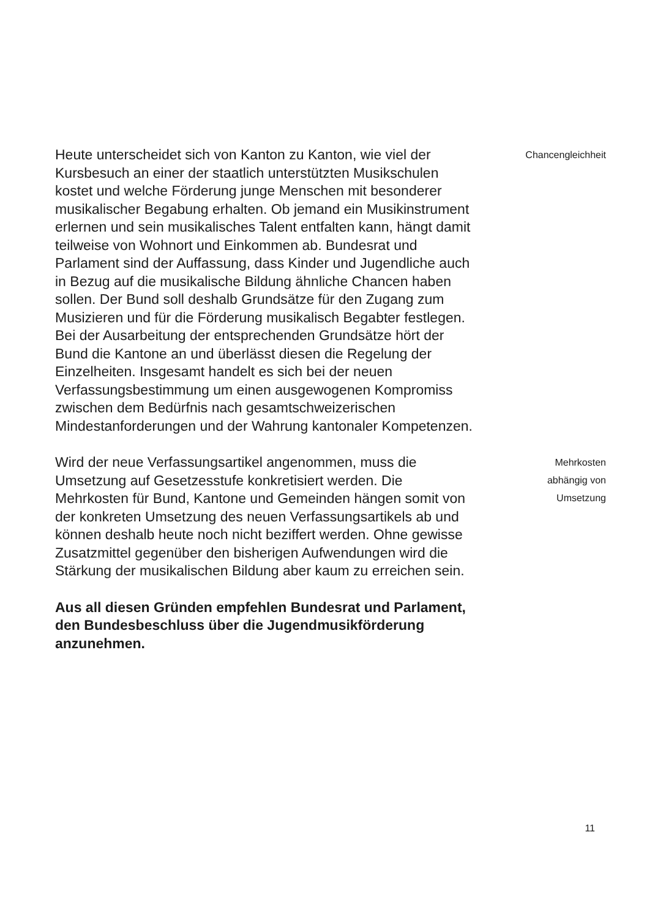Heute unterscheidet sich von Kanton zu Kanton, wie viel der Kursbesuch an einer der staatlich unterstützten Musikschulen kostet und welche Förderung junge Menschen mit besonderer musikalischer Begabung erhalten. Ob jemand ein Musikinstrument erlernen und sein musikalisches Talent entfalten kann, hängt damit teilweise von Wohnort und Einkommen ab. Bundesrat und Parlament sind der Auffassung, dass Kinder und Jugendliche auch in Bezug auf die musikalische Bildung ähnliche Chancen haben sollen. Der Bund soll deshalb Grundsätze für den Zugang zum Musizieren und für die Förderung musikalisch Begabter festlegen. Bei der Ausarbeitung der entsprechenden Grundsätze hört der Bund die Kantone an und überlässt diesen die Regelung der Einzelheiten. Insgesamt handelt es sich bei der neuen Verfassungsbestimmung um einen ausgewogenen Kompromiss zwischen dem Bedürfnis nach gesamtschweizerischen Mindestanforderungen und der Wahrung kantonaler Kompetenzen.
Chancengleichheit
Wird der neue Verfassungsartikel angenommen, muss die Umsetzung auf Gesetzesstufe konkretisiert werden. Die Mehrkosten für Bund, Kantone und Gemeinden hängen somit von der konkreten Umsetzung des neuen Verfassungsartikels ab und können deshalb heute noch nicht beziffert werden. Ohne gewisse Zusatzmittel gegenüber den bisherigen Aufwendungen wird die Stärkung der musikalischen Bildung aber kaum zu erreichen sein.
Mehrkosten
abhängig von
Umsetzung
Aus all diesen Gründen empfehlen Bundesrat und Parlament, den Bundesbeschluss über die Jugendmusikförderung anzunehmen.
11